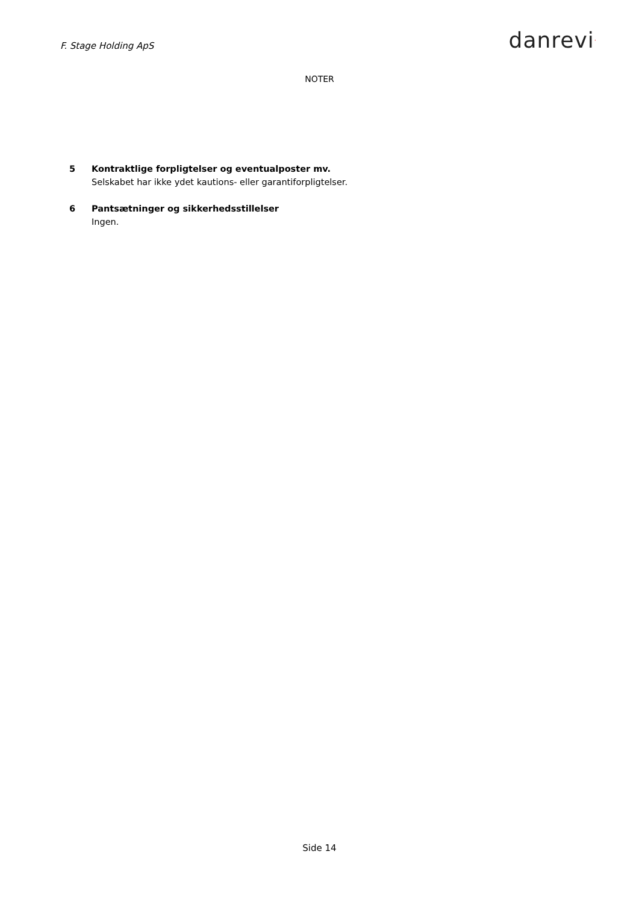F. Stage Holding ApS
danrevi·
NOTER
5 Kontraktlige forpligtelser og eventualposter mv.
Selskabet har ikke ydet kautions- eller garantiforpligtelser.
6 Pantsætninger og sikkerhedsstillelser
Ingen.
Side 14